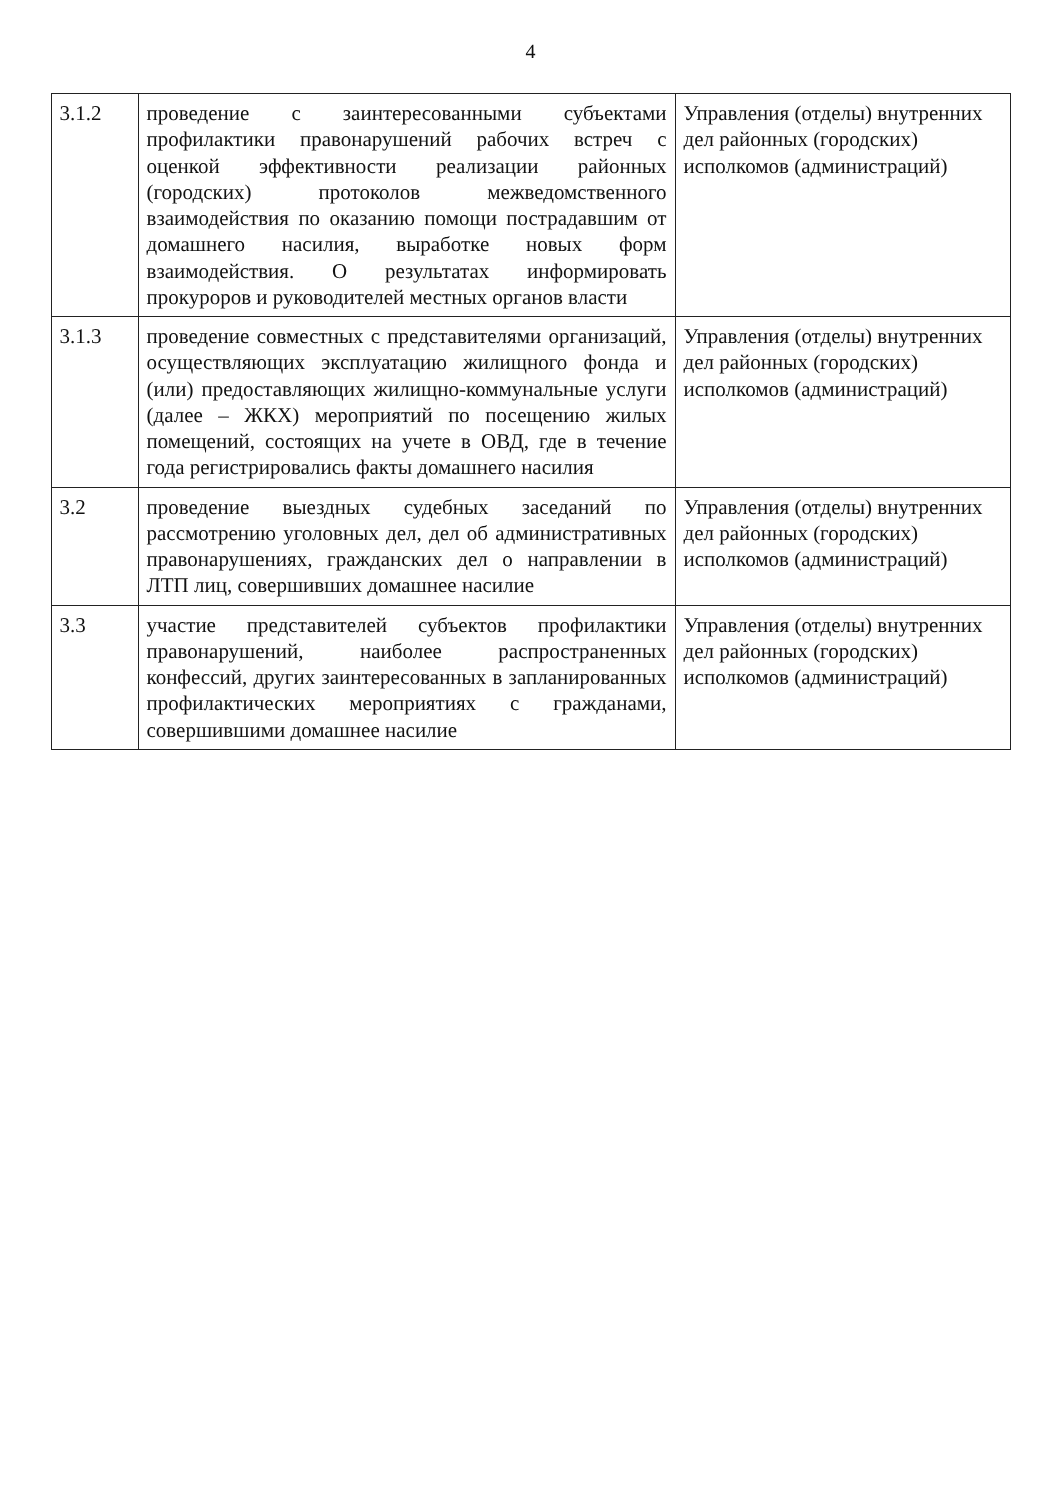4
| 3.1.2 | проведение с заинтересованными субъектами профилактики правонарушений рабочих встреч с оценкой эффективности реализации районных (городских) протоколов межведомственного взаимодействия по оказанию помощи пострадавшим от домашнего насилия, выработке новых форм взаимодействия. О результатах информировать прокуроров и руководителей местных органов власти | Управления (отделы) внутренних дел районных (городских) исполкомов (администраций) |
| 3.1.3 | проведение совместных с представителями организаций, осуществляющих эксплуатацию жилищного фонда и (или) предоставляющих жилищно-коммунальные услуги (далее – ЖКХ) мероприятий по посещению жилых помещений, состоящих на учете в ОВД, где в течение года регистрировались факты домашнего насилия | Управления (отделы) внутренних дел районных (городских) исполкомов (администраций) |
| 3.2 | проведение выездных судебных заседаний по рассмотрению уголовных дел, дел об административных правонарушениях, гражданских дел о направлении в ЛТП лиц, совершивших домашнее насилие | Управления (отделы) внутренних дел районных (городских) исполкомов (администраций) |
| 3.3 | участие представителей субъектов профилактики правонарушений, наиболее распространенных конфессий, других заинтересованных в запланированных профилактических мероприятиях с гражданами, совершившими домашнее насилие | Управления (отделы) внутренних дел районных (городских) исполкомов (администраций) |